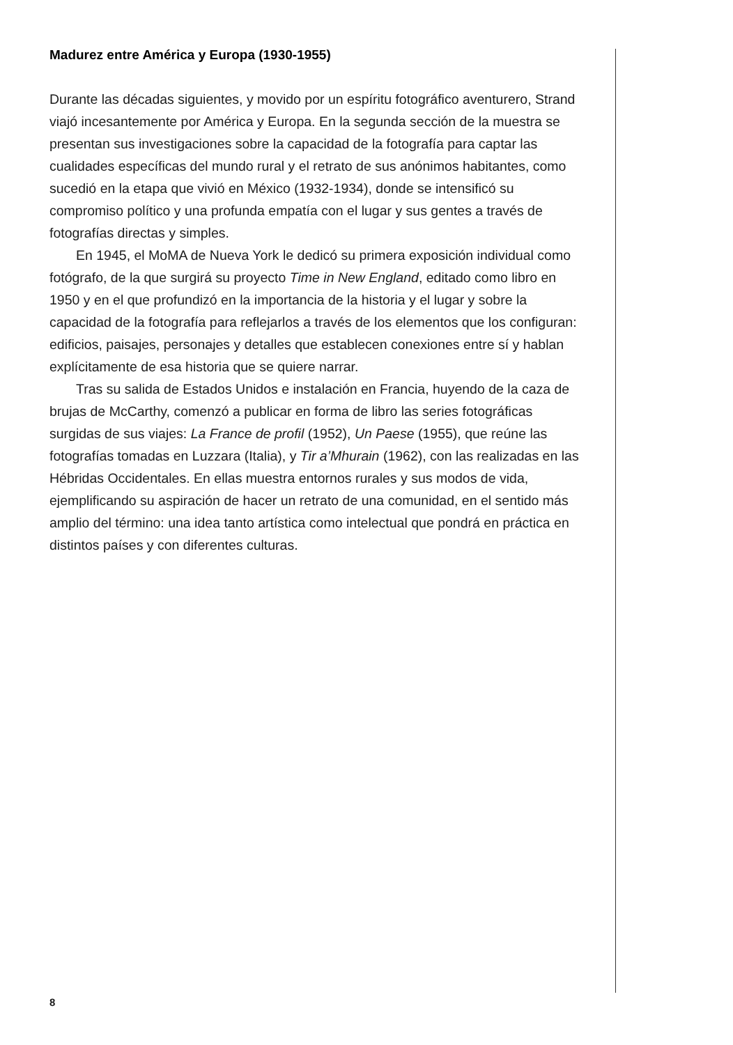Madurez entre América y Europa (1930-1955)
Durante las décadas siguientes, y movido por un espíritu fotográfico aventurero, Strand viajó incesantemente por América y Europa. En la segunda sección de la muestra se presentan sus investigaciones sobre la capacidad de la fotografía para captar las cualidades específicas del mundo rural y el retrato de sus anónimos habitantes, como sucedió en la etapa que vivió en México (1932-1934), donde se intensificó su compromiso político y una profunda empatía con el lugar y sus gentes a través de fotografías directas y simples.
En 1945, el MoMA de Nueva York le dedicó su primera exposición individual como fotógrafo, de la que surgirá su proyecto Time in New England, editado como libro en 1950 y en el que profundizó en la importancia de la historia y el lugar y sobre la capacidad de la fotografía para reflejarlos a través de los elementos que los configuran: edificios, paisajes, personajes y detalles que establecen conexiones entre sí y hablan explícitamente de esa historia que se quiere narrar.
Tras su salida de Estados Unidos e instalación en Francia, huyendo de la caza de brujas de McCarthy, comenzó a publicar en forma de libro las series fotográficas surgidas de sus viajes: La France de profil (1952), Un Paese (1955), que reúne las fotografías tomadas en Luzzara (Italia), y Tir a’Mhurain (1962), con las realizadas en las Hébridas Occidentales. En ellas muestra entornos rurales y sus modos de vida, ejemplificando su aspiración de hacer un retrato de una comunidad, en el sentido más amplio del término: una idea tanto artística como intelectual que pondrá en práctica en distintos países y con diferentes culturas.
8